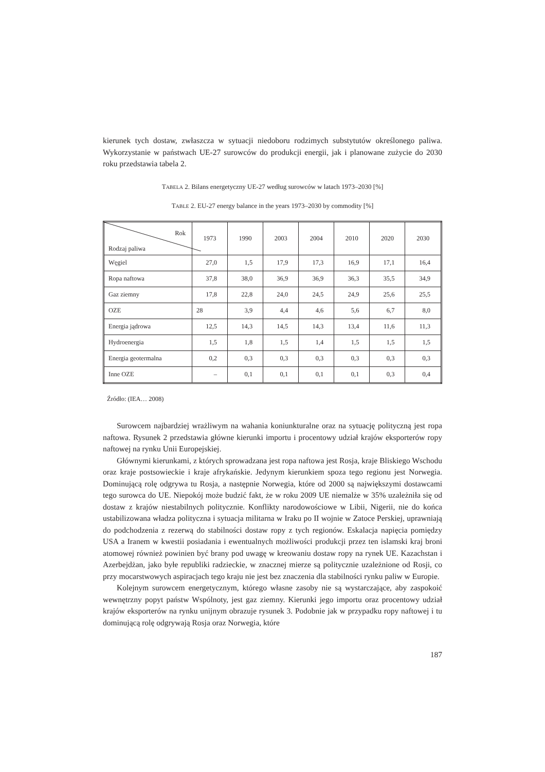kierunek tych dostaw, zwłaszcza w sytuacji niedoboru rodzimych substytutów określonego paliwa. Wykorzystanie w państwach UE-27 surowców do produkcji energii, jak i planowane zużycie do 2030 roku przedstawia tabela 2.
TABELA 2. Bilans energetyczny UE-27 według surowców w latach 1973–2030 [%]
TABLE 2. EU-27 energy balance in the years 1973–2030 by commodity [%]
| Rok Rodzaj paliwa | 1973 | 1990 | 2003 | 2004 | 2010 | 2020 | 2030 |
| --- | --- | --- | --- | --- | --- | --- | --- |
| Węgiel | 27,0 | 1,5 | 17,9 | 17,3 | 16,9 | 17,1 | 16,4 |
| Ropa naftowa | 37,8 | 38,0 | 36,9 | 36,9 | 36,3 | 35,5 | 34,9 |
| Gaz ziemny | 17,8 | 22,8 | 24,0 | 24,5 | 24,9 | 25,6 | 25,5 |
| OZE | 28 | 3,9 | 4,4 | 4,6 | 5,6 | 6,7 | 8,0 |
| Energia jądrowa | 12,5 | 14,3 | 14,5 | 14,3 | 13,4 | 11,6 | 11,3 |
| Hydroenergia | 1,5 | 1,8 | 1,5 | 1,4 | 1,5 | 1,5 | 1,5 |
| Energia geotermalna | 0,2 | 0,3 | 0,3 | 0,3 | 0,3 | 0,3 | 0,3 |
| Inne OZE | – | 0,1 | 0,1 | 0,1 | 0,1 | 0,3 | 0,4 |
Źródło: (IEA… 2008)
Surowcem najbardziej wrażliwym na wahania koniunkturalne oraz na sytuację polityczną jest ropa naftowa. Rysunek 2 przedstawia główne kierunki importu i procentowy udział krajów eksporterów ropy naftowej na rynku Unii Europejskiej.
Głównymi kierunkami, z których sprowadzana jest ropa naftowa jest Rosja, kraje Bliskiego Wschodu oraz kraje postsowieckie i kraje afrykańskie. Jedynym kierunkiem spoza tego regionu jest Norwegia. Dominującą rolę odgrywa tu Rosja, a następnie Norwegia, które od 2000 są największymi dostawcami tego surowca do UE. Niepokój może budzić fakt, że w roku 2009 UE niemalże w 35% uzależniła się od dostaw z krajów niestabilnych politycznie. Konflikty narodowościowe w Libii, Nigerii, nie do końca ustabilizowana władza polityczna i sytuacja militarna w Iraku po II wojnie w Zatoce Perskiej, uprawniają do podchodzenia z rezerwą do stabilności dostaw ropy z tych regionów. Eskalacja napięcia pomiędzy USA a Iranem w kwestii posiadania i ewentualnych możliwości produkcji przez ten islamski kraj broni atomowej również powinien być brany pod uwagę w kreowaniu dostaw ropy na rynek UE. Kazachstan i Azerbejdżan, jako byłe republiki radzieckie, w znacznej mierze są politycznie uzależnione od Rosji, co przy mocarstwowych aspiracjach tego kraju nie jest bez znaczenia dla stabilności rynku paliw w Europie.
Kolejnym surowcem energetycznym, którego własne zasoby nie są wystarczające, aby zaspokoić wewnętrzny popyt państw Wspólnoty, jest gaz ziemny. Kierunki jego importu oraz procentowy udział krajów eksporterów na rynku unijnym obrazuje rysunek 3. Podobnie jak w przypadku ropy naftowej i tu dominującą rolę odgrywają Rosja oraz Norwegia, które
187